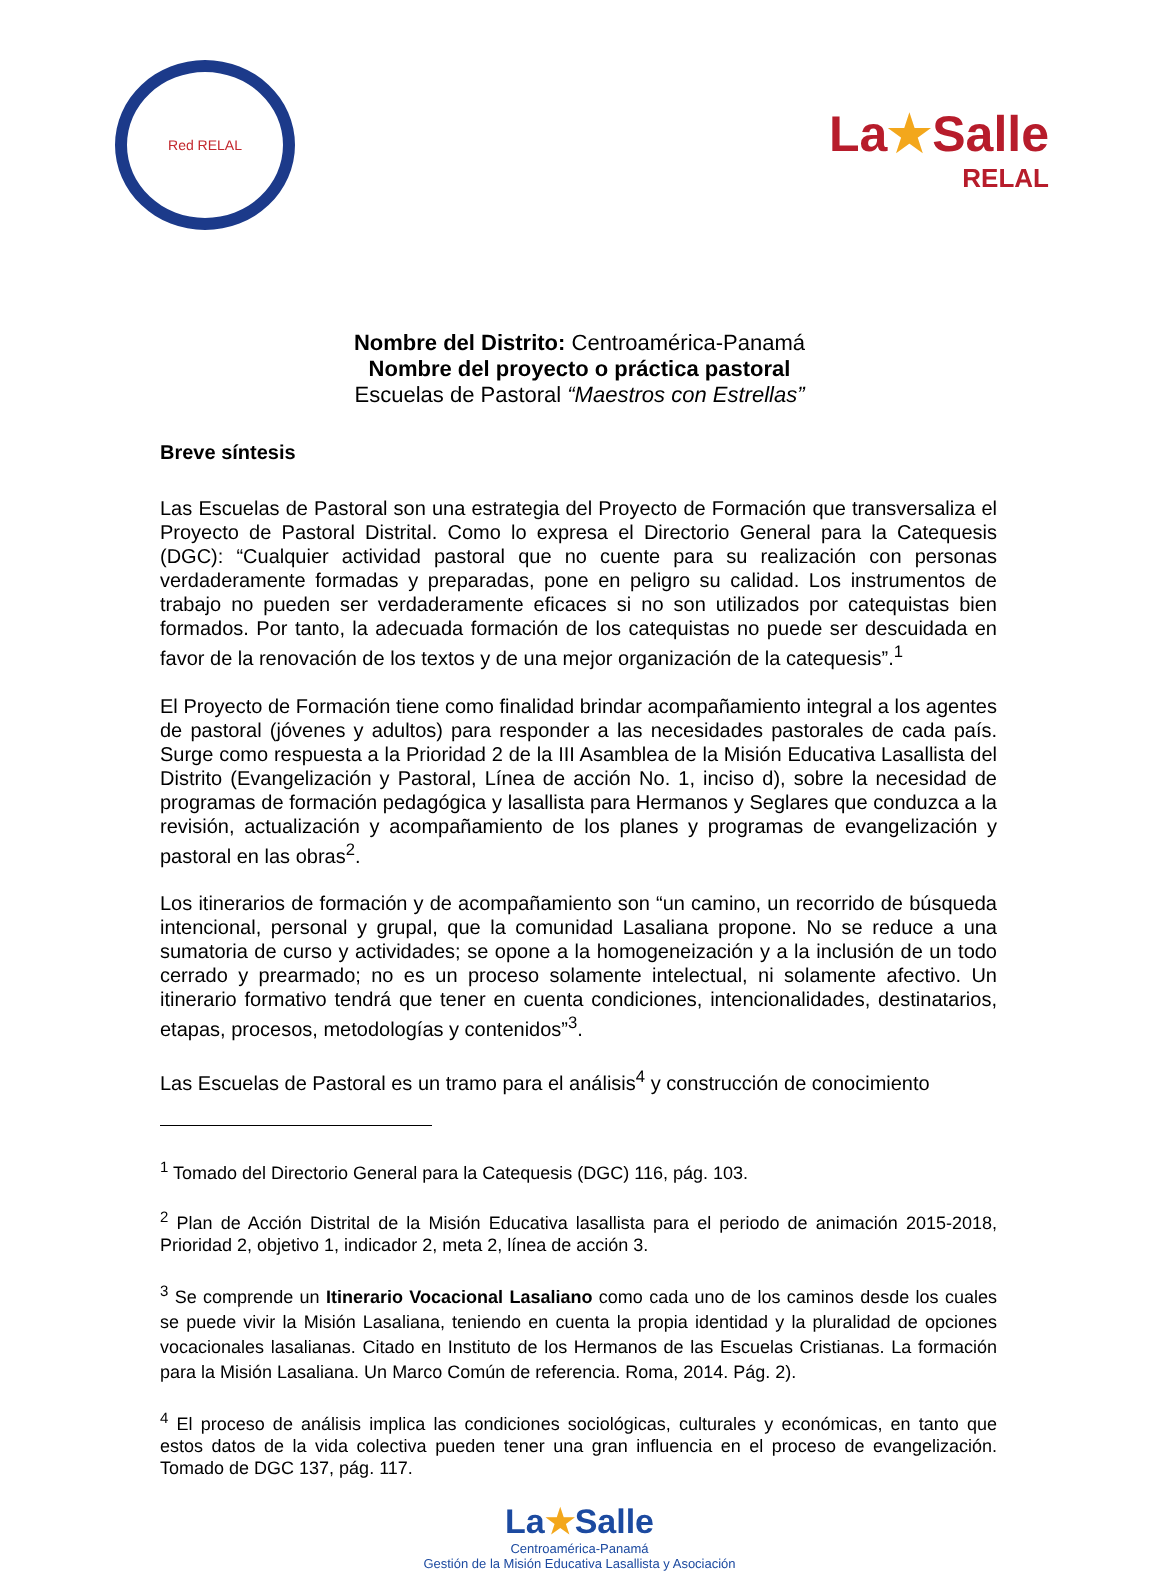Red RELAL
La★Salle
RELAL
Nombre del Distrito: Centroamérica-Panamá
Nombre del proyecto o práctica pastoral
Escuelas de Pastoral “Maestros con Estrellas”
Breve síntesis
Las Escuelas de Pastoral son una estrategia del Proyecto de Formación que transversaliza el Proyecto de Pastoral Distrital. Como lo expresa el Directorio General para la Catequesis (DGC): “Cualquier actividad pastoral que no cuente para su realización con personas verdaderamente formadas y preparadas, pone en peligro su calidad. Los instrumentos de trabajo no pueden ser verdaderamente eficaces si no son utilizados por catequistas bien formados. Por tanto, la adecuada formación de los catequistas no puede ser descuidada en favor de la renovación de los textos y de una mejor organización de la catequesis”.<sup>1</sup>
El Proyecto de Formación tiene como finalidad brindar acompañamiento integral a los agentes de pastoral (jóvenes y adultos) para responder a las necesidades pastorales de cada país. Surge como respuesta a la Prioridad 2 de la III Asamblea de la Misión Educativa Lasallista del Distrito (Evangelización y Pastoral, Línea de acción No. 1, inciso d), sobre la necesidad de programas de formación pedagógica y lasallista para Hermanos y Seglares que conduzca a la revisión, actualización y acompañamiento de los planes y programas de evangelización y pastoral en las obras<sup>2</sup>.
Los itinerarios de formación y de acompañamiento son “un camino, un recorrido de búsqueda intencional, personal y grupal, que la comunidad Lasaliana propone. No se reduce a una sumatoria de curso y actividades; se opone a la homogeneización y a la inclusión de un todo cerrado y prearmado; no es un proceso solamente intelectual, ni solamente afectivo. Un itinerario formativo tendrá que tener en cuenta condiciones, intencionalidades, destinatarios, etapas, procesos, metodologías y contenidos”<sup>3</sup>.
Las Escuelas de Pastoral es un tramo para el análisis<sup>4</sup> y construcción de conocimiento
<sup>1</sup> Tomado del Directorio General para la Catequesis (DGC) 116, pág. 103.
<sup>2</sup> Plan de Acción Distrital de la Misión Educativa lasallista para el periodo de animación 2015-2018, Prioridad 2, objetivo 1, indicador 2, meta 2, línea de acción 3.
<sup>3</sup> Se comprende un Itinerario Vocacional Lasaliano como cada uno de los caminos desde los cuales se puede vivir la Misión Lasaliana, teniendo en cuenta la propia identidad y la pluralidad de opciones vocacionales lasalianas. Citado en Instituto de los Hermanos de las Escuelas Cristianas. La formación para la Misión Lasaliana. Un Marco Común de referencia. Roma, 2014. Pág. 2).
<sup>4</sup> El proceso de análisis implica las condiciones sociológicas, culturales y económicas, en tanto que estos datos de la vida colectiva pueden tener una gran influencia en el proceso de evangelización. Tomado de DGC 137, pág. 117.
La★Salle
Centroamérica-Panamá
Gestión de la Misión Educativa Lasallista y Asociación